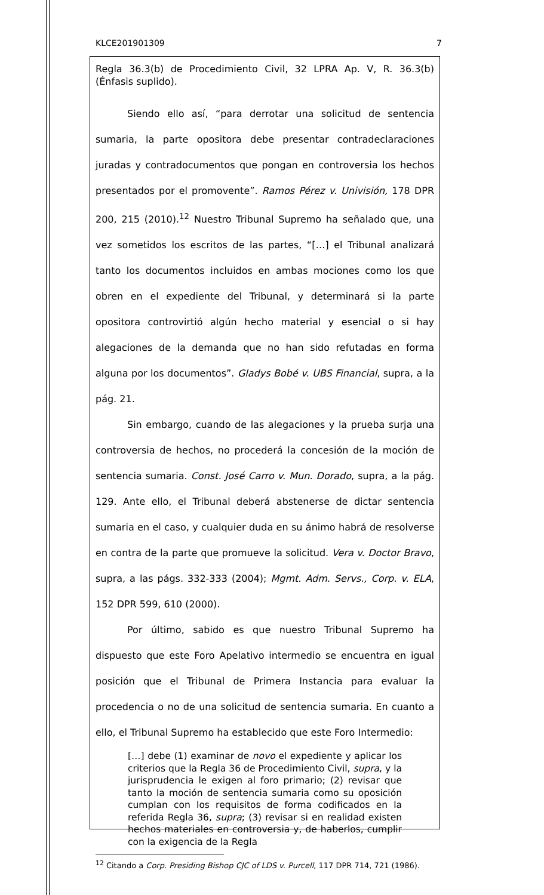KLCE201901309 7
Regla 36.3(b) de Procedimiento Civil, 32 LPRA Ap. V, R. 36.3(b) (Énfasis suplido).
Siendo ello así, “para derrotar una solicitud de sentencia sumaria, la parte opositora debe presentar contradeclaraciones juradas y contradocumentos que pongan en controversia los hechos presentados por el promovente”. Ramos Pérez v. Univisión, 178 DPR 200, 215 (2010).<sup>12</sup> Nuestro Tribunal Supremo ha señalado que, una vez sometidos los escritos de las partes, “[…] el Tribunal analizará tanto los documentos incluidos en ambas mociones como los que obren en el expediente del Tribunal, y determinará si la parte opositora controvirtió algún hecho material y esencial o si hay alegaciones de la demanda que no han sido refutadas en forma alguna por los documentos”. Gladys Bobé v. UBS Financial, supra, a la pág. 21.
Sin embargo, cuando de las alegaciones y la prueba surja una controversia de hechos, no procederá la concesión de la moción de sentencia sumaria. Const. José Carro v. Mun. Dorado, supra, a la pág. 129. Ante ello, el Tribunal deberá abstenerse de dictar sentencia sumaria en el caso, y cualquier duda en su ánimo habrá de resolverse en contra de la parte que promueve la solicitud. Vera v. Doctor Bravo, supra, a las págs. 332-333 (2004); Mgmt. Adm. Servs., Corp. v. ELA, 152 DPR 599, 610 (2000).
Por último, sabido es que nuestro Tribunal Supremo ha dispuesto que este Foro Apelativo intermedio se encuentra en igual posición que el Tribunal de Primera Instancia para evaluar la procedencia o no de una solicitud de sentencia sumaria. En cuanto a ello, el Tribunal Supremo ha establecido que este Foro Intermedio:
[…] debe (1) examinar de novo el expediente y aplicar los criterios que la Regla 36 de Procedimiento Civil, supra, y la jurisprudencia le exigen al foro primario; (2) revisar que tanto la moción de sentencia sumaria como su oposición cumplan con los requisitos de forma codificados en la referida Regla 36, supra; (3) revisar si en realidad existen hechos materiales en controversia y, de haberlos, cumplir con la exigencia de la Regla
<sup>12</sup> Citando a Corp. Presiding Bishop CJC of LDS v. Purcell, 117 DPR 714, 721 (1986).